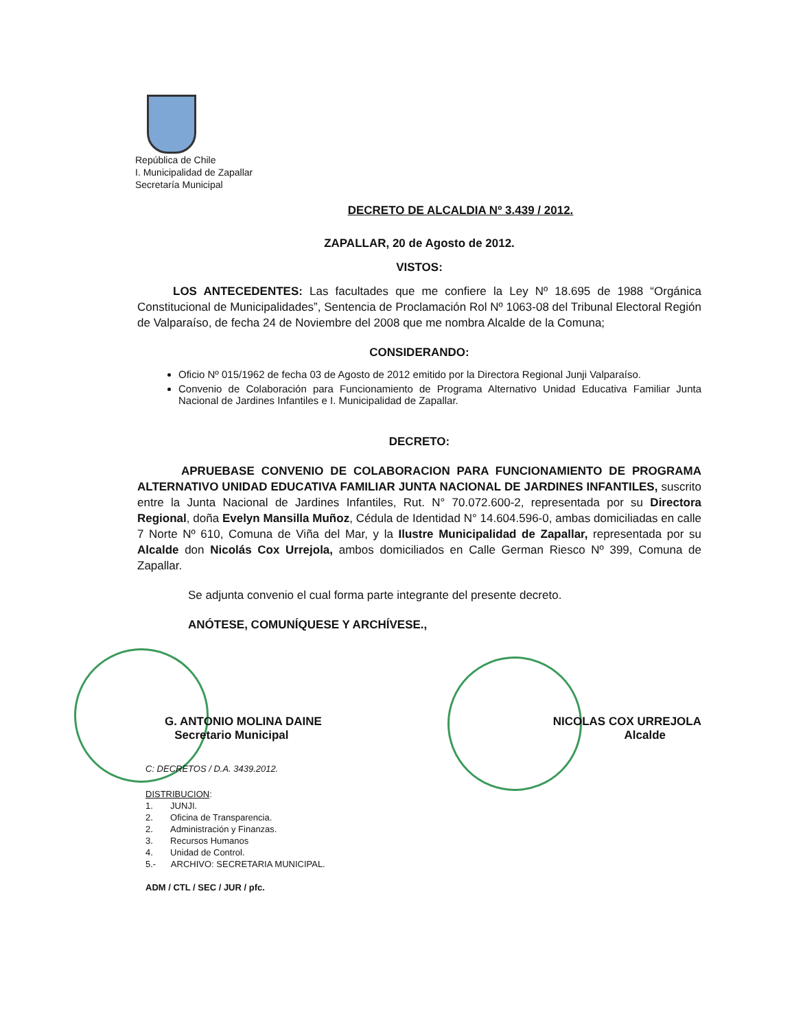República de Chile
I. Municipalidad de Zapallar
Secretaría Municipal
DECRETO DE ALCALDIA Nº 3.439 / 2012.
ZAPALLAR, 20 de Agosto de 2012.
VISTOS:
LOS ANTECEDENTES: Las facultades que me confiere la Ley Nº 18.695 de 1988 “Orgánica Constitucional de Municipalidades”, Sentencia de Proclamación Rol Nº 1063-08 del Tribunal Electoral Región de Valparaíso, de fecha 24 de Noviembre del 2008 que me nombra Alcalde de la Comuna;
CONSIDERANDO:
Oficio Nº 015/1962 de fecha 03 de Agosto de 2012 emitido por la Directora Regional Junji Valparaíso.
Convenio de Colaboración para Funcionamiento de Programa Alternativo Unidad Educativa Familiar Junta Nacional de Jardines Infantiles e I. Municipalidad de Zapallar.
DECRETO:
APRUEBASE CONVENIO DE COLABORACION PARA FUNCIONAMIENTO DE PROGRAMA ALTERNATIVO UNIDAD EDUCATIVA FAMILIAR JUNTA NACIONAL DE JARDINES INFANTILES, suscrito entre la Junta Nacional de Jardines Infantiles, Rut. N° 70.072.600-2, representada por su Directora Regional, doña Evelyn Mansilla Muñoz, Cédula de Identidad N° 14.604.596-0, ambas domiciliadas en calle 7 Norte Nº 610, Comuna de Viña del Mar, y la Ilustre Municipalidad de Zapallar, representada por su Alcalde don Nicolás Cox Urrejola, ambos domiciliados en Calle German Riesco Nº 399, Comuna de Zapallar.
Se adjunta convenio el cual forma parte integrante del presente decreto.
ANÓTESE, COMUNÍQUESE Y ARCHÍVESE.,
G. ANTONIO MOLINA DAINE
Secretario Municipal
NICOLAS COX URREJOLA
Alcalde
C: DECRETOS / D.A. 3439.2012.
DISTRIBUCION:
1. JUNJI.
2. Oficina de Transparencia.
2. Administración y Finanzas.
3. Recursos Humanos
4. Unidad de Control.
5.- ARCHIVO: SECRETARIA MUNICIPAL.
ADM / CTL / SEC / JUR / pfc.